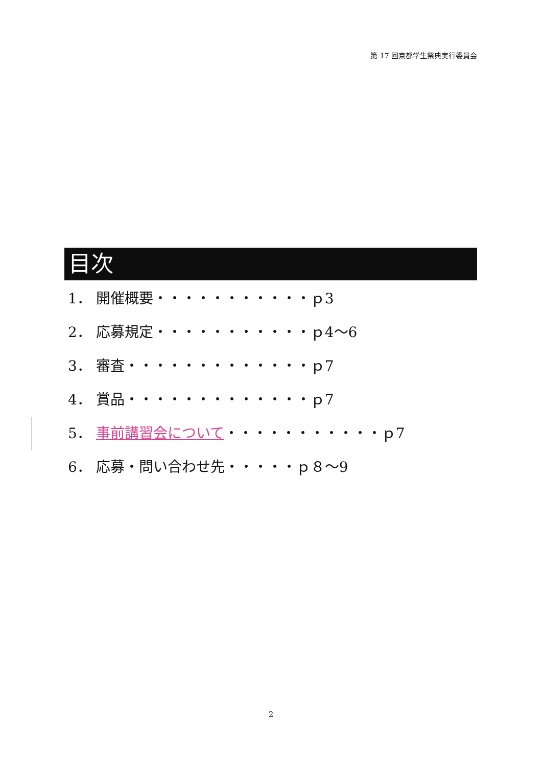第 17 回京都学生祭典実行委員会
目次
1． 開催概要・・・・・・・・・・・ｐ3
2． 応募規定・・・・・・・・・・・ｐ4～6
3． 審査・・・・・・・・・・・・・ｐ7
4． 賞品・・・・・・・・・・・・・ｐ7
5． 事前講習会について・・・・・・・・・・・ｐ7
6． 応募・問い合わせ先・・・・・ｐ８～9
2